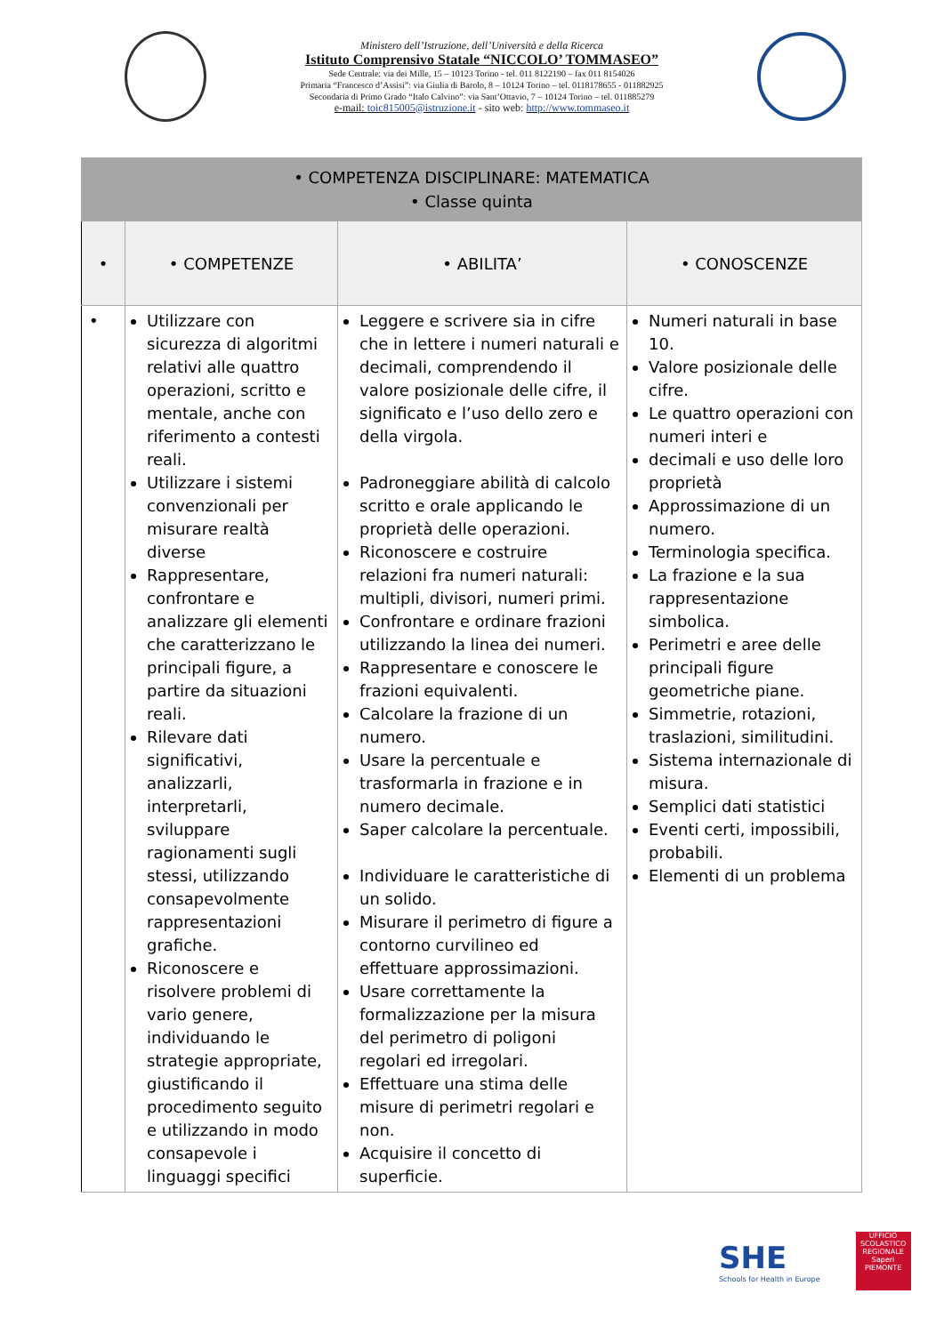Ministero dell’Istruzione, dell’Università e della Ricerca
Istituto Comprensivo Statale “NICCOLO’ TOMMASEO”
Sede Centrale: via dei Mille, 15 – 10123 Torino - tel. 011 8122190 – fax 011 8154026
Primaria “Francesco d’Assisi”: via Giulia di Barolo, 8 – 10124 Torino – tel. 0118178655 - 011882925
Secondaria di Primo Grado “Italo Calvino”: via Sant’Ottavio, 7 – 10124 Torino – tel. 011885279
e-mail: toic815005@istruzione.it - sito web: http://www.tommaseo.it
| • COMPETENZA DISCIPLINARE: MATEMATICA • Classe quinta | | | |
| • | • COMPETENZE | • ABILITA’ | • CONOSCENZE |
| • | Utilizzare con sicurezza di algoritmi relativi alle quattro operazioni, scritto e mentale, anche con riferimento a contesti reali. Utilizzare i sistemi convenzionali per misurare realtà diverse Rappresentare, confrontare e analizzare gli elementi che caratterizzano le principali figure, a partire da situazioni reali. Rilevare dati significativi, analizzarli, interpretarli, sviluppare ragionamenti sugli stessi, utilizzando consapevolmente rappresentazioni grafiche. Riconoscere e risolvere problemi di vario genere, individuando le strategie appropriate, giustificando il procedimento seguito e utilizzando in modo consapevole i linguaggi specifici | Leggere e scrivere sia in cifre che in lettere i numeri naturali e decimali, comprendendo il valore posizionale delle cifre, il significato e l’uso dello zero e della virgola. Padroneggiare abilità di calcolo scritto e orale applicando le proprietà delle operazioni. Riconoscere e costruire relazioni fra numeri naturali: multipli, divisori, numeri primi. Confrontare e ordinare frazioni utilizzando la linea dei numeri. Rappresentare e conoscere le frazioni equivalenti. Calcolare la frazione di un numero. Usare la percentuale e trasformarla in frazione e in numero decimale. Saper calcolare la percentuale. Individuare le caratteristiche di un solido. Misurare il perimetro di figure a contorno curvilineo ed effettuare approssimazioni. Usare correttamente la formalizzazione per la misura del perimetro di poligoni regolari ed irregolari. Effettuare una stima delle misure di perimetri regolari e non. Acquisire il concetto di superficie. | Numeri naturali in base 10. Valore posizionale delle cifre. Le quattro operazioni con numeri interi e decimali e uso delle loro proprietà Approssimazione di un numero. Terminologia specifica. La frazione e la sua rappresentazione simbolica. Perimetri e aree delle principali figure geometriche piane. Simmetrie, rotazioni, traslazioni, similitudini. Sistema internazionale di misura. Semplici dati statistici Eventi certi, impossibili, probabili. Elementi di un problema |
SHE
Schools for Health in Europe
UFFICIO SCOLASTICO REGIONALE
Saperi
PIEMONTE